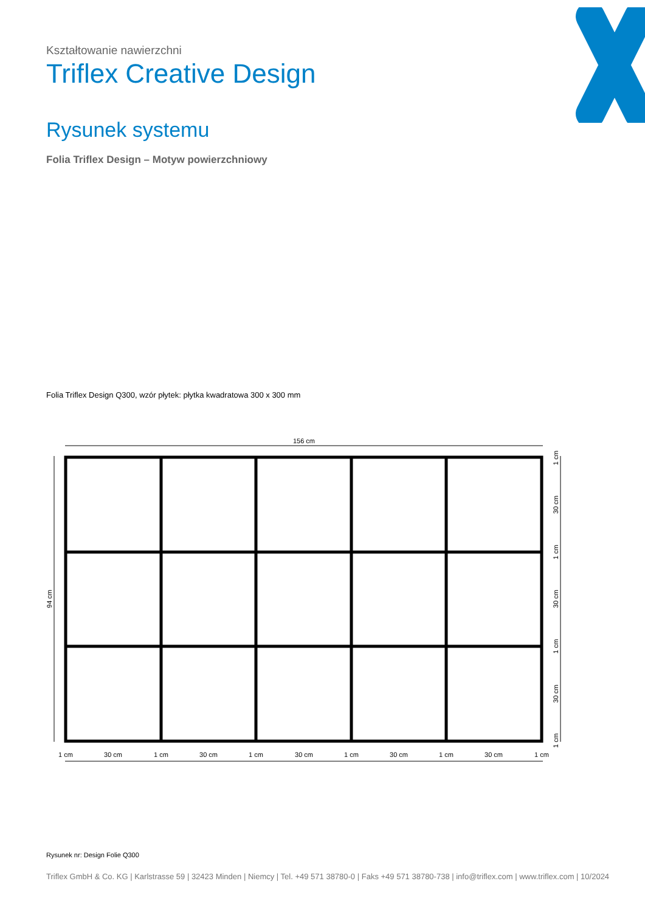Kształtowanie nawierzchni
Triflex Creative Design
Rysunek systemu
Folia Triflex Design – Motyw powierzchniowy
Folia Triflex Design Q300, wzór płytek: płytka kwadratowa 300 x 300 mm
156 cm
94 cm
1 cm
30 cm
1 cm
30 cm
1 cm
30 cm
1 cm
30 cm
1 cm
30 cm
1 cm
1 cm
30 cm
1 cm
30 cm
1 cm
30 cm
1 cm
Rysunek nr: Design Folie Q300
Triflex GmbH & Co. KG | Karlstrasse 59 | 32423 Minden | Niemcy | Tel. +49 571 38780-0 | Faks +49 571 38780-738 | info@triflex.com | www.triflex.com | 10/2024